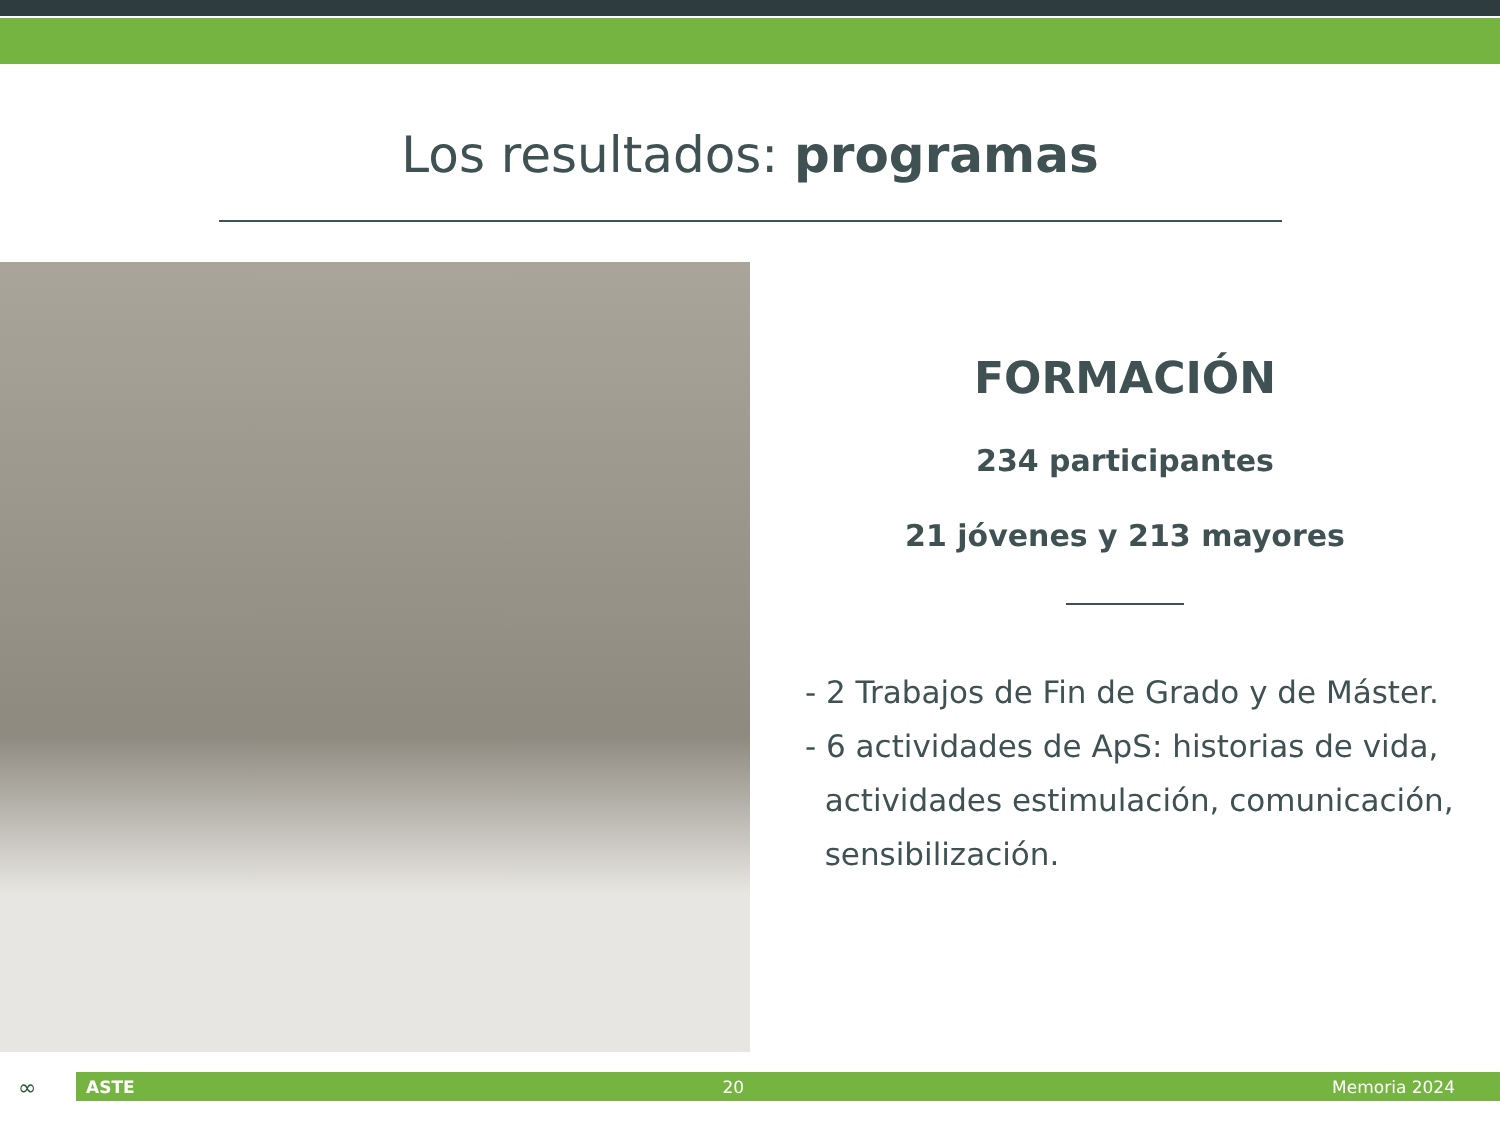Los resultados: programas
FORMACIÓN
234 participantes
21 jóvenes y 213 mayores
- 2 Trabajos de Fin de Grado y de Máster.
- 6 actividades de ApS: historias de vida,
actividades estimulación, comunicación,
sensibilización.
∞ ASTE 20 Memoria 2024